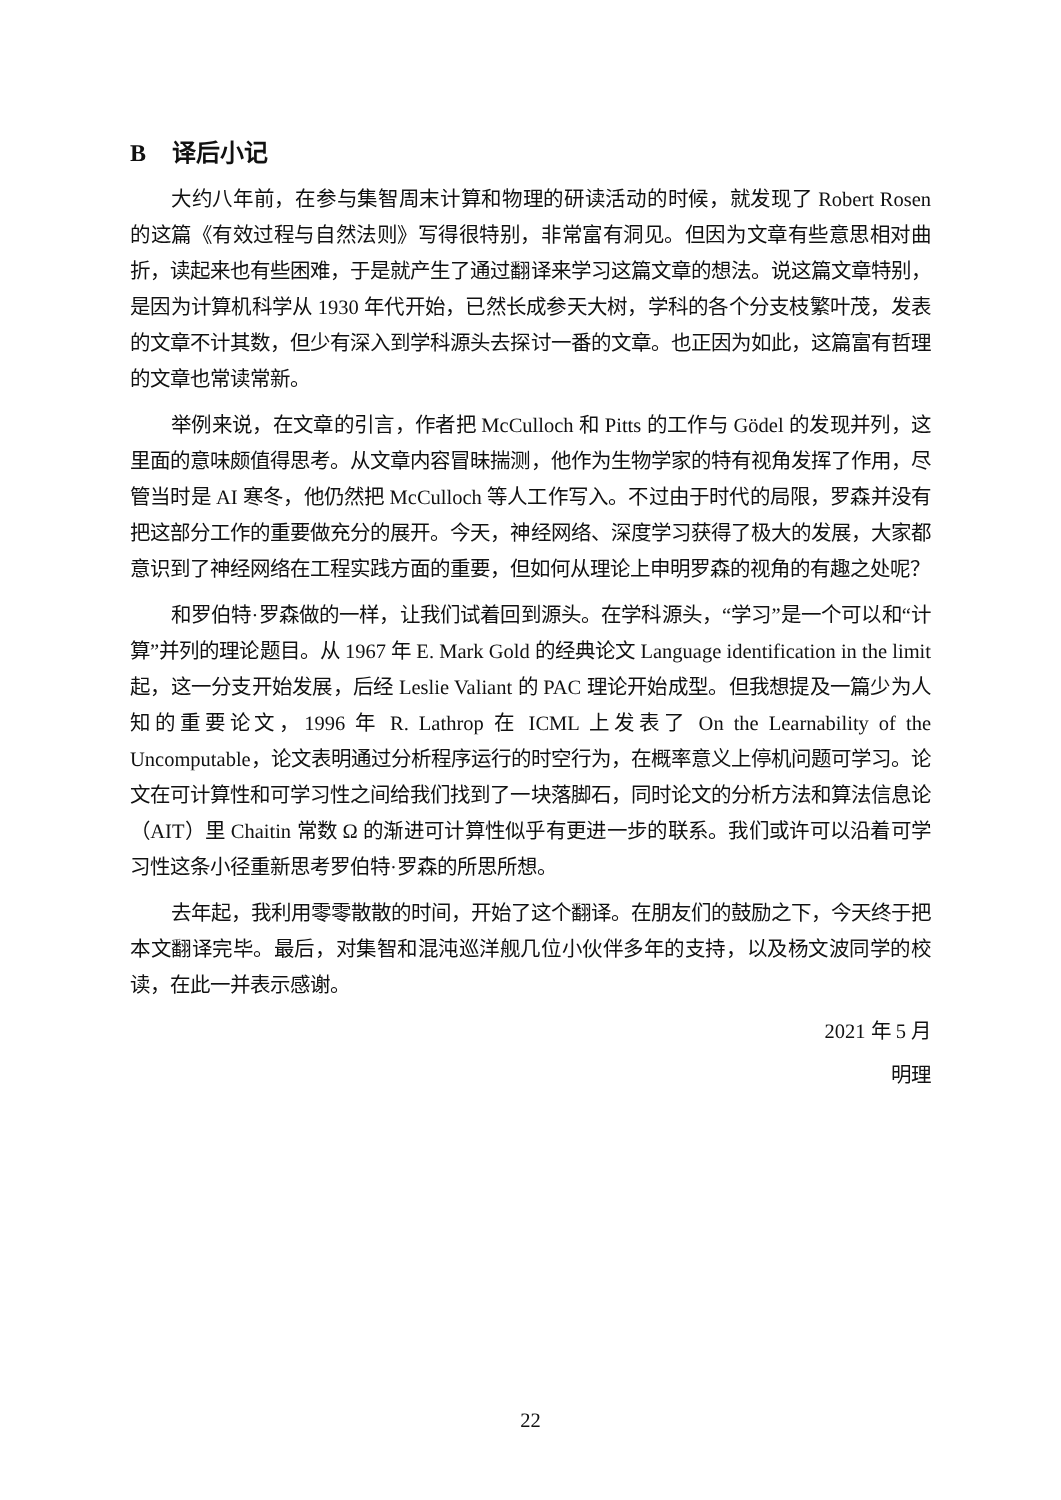B 译后小记
大约八年前，在参与集智周末计算和物理的研读活动的时候，就发现了 Robert Rosen 的这篇《有效过程与自然法则》写得很特别，非常富有洞见。但因为文章有些意思相对曲折，读起来也有些困难，于是就产生了通过翻译来学习这篇文章的想法。说这篇文章特别，是因为计算机科学从 1930 年代开始，已然长成参天大树，学科的各个分支枝繁叶茂，发表的文章不计其数，但少有深入到学科源头去探讨一番的文章。也正因为如此，这篇富有哲理的文章也常读常新。
举例来说，在文章的引言，作者把 McCulloch 和 Pitts 的工作与 Gödel 的发现并列，这里面的意味颇值得思考。从文章内容冒昧揣测，他作为生物学家的特有视角发挥了作用，尽管当时是 AI 寒冬，他仍然把 McCulloch 等人工作写入。不过由于时代的局限，罗森并没有把这部分工作的重要做充分的展开。今天，神经网络、深度学习获得了极大的发展，大家都意识到了神经网络在工程实践方面的重要，但如何从理论上申明罗森的视角的有趣之处呢？
和罗伯特·罗森做的一样，让我们试着回到源头。在学科源头，“学习”是一个可以和“计算”并列的理论题目。从 1967 年 E. Mark Gold 的经典论文 Language identification in the limit 起，这一分支开始发展，后经 Leslie Valiant 的 PAC 理论开始成型。但我想提及一篇少为人知的重要论文，1996 年 R. Lathrop 在 ICML 上发表了 On the Learnability of the Uncomputable，论文表明通过分析程序运行的时空行为，在概率意义上停机问题可学习。论文在可计算性和可学习性之间给我们找到了一块落脚石，同时论文的分析方法和算法信息论（AIT）里 Chaitin 常数 Ω 的渐进可计算性似乎有更进一步的联系。我们或许可以沿着可学习性这条小径重新思考罗伯特·罗森的所思所想。
去年起，我利用零零散散的时间，开始了这个翻译。在朋友们的鼓励之下，今天终于把本文翻译完毕。最后，对集智和混沌巡洋舰几位小伙伴多年的支持，以及杨文波同学的校读，在此一并表示感谢。
2021 年 5 月
明理
22